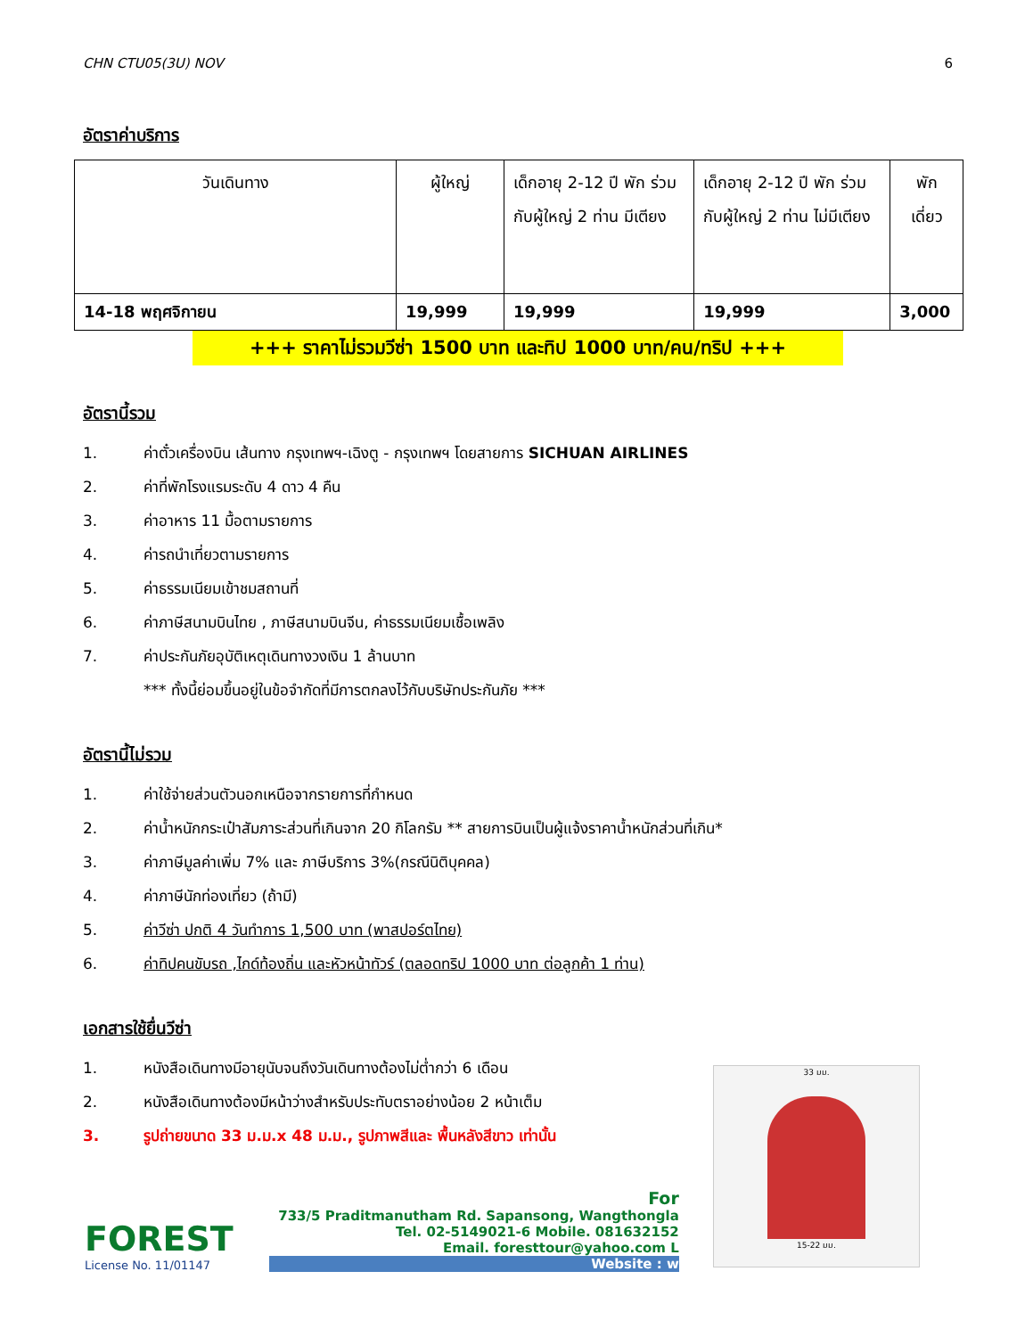CHN CTU05(3U) NOV 6
อัตราค่าบริการ
| วันเดินทาง | ผู้ใหญ่ | เด็กอายุ 2-12 ปี พัก ร่วมกับผู้ใหญ่ 2 ท่าน มีเตียง | เด็กอายุ 2-12 ปี พัก ร่วมกับผู้ใหญ่ 2 ท่าน ไม่มีเตียง | พัก เดี่ยว |
| --- | --- | --- | --- | --- |
| 14-18 พฤศจิกายน | 19,999 | 19,999 | 19,999 | 3,000 |
+++ ราคาไม่รวมวีซ่า 1500 บาท และทิป 1000 บาท/คน/ทริป +++
อัตรานี้รวม
1. ค่าตั๋วเครื่องบิน เส้นทาง กรุงเทพฯ-เฉิงตู - กรุงเทพฯ โดยสายการ SICHUAN AIRLINES
2. ค่าที่พักโรงแรมระดับ 4 ดาว 4 คืน
3. ค่าอาหาร 11 มื้อตามรายการ
4. ค่ารถนำเที่ยวตามรายการ
5. ค่าธรรมเนียมเข้าชมสถานที่
6. ค่าภาษีสนามบินไทย , ภาษีสนามบินจีน, ค่าธรรมเนียมเชื้อเพลิง
7. ค่าประกันภัยอุบัติเหตุเดินทางวงเงิน 1 ล้านบาท
*** ทั้งนี้ย่อมขึ้นอยู่ในข้อจำกัดที่มีการตกลงไว้กับบริษัทประกันภัย ***
อัตรานี้ไม่รวม
1. ค่าใช้จ่ายส่วนตัวนอกเหนือจากรายการที่กำหนด
2. ค่าน้ำหนักกระเป๋าสัมภาระส่วนที่เกินจาก 20 กิโลกรัม ** สายการบินเป็นผู้แจ้งราคาน้ำหนักส่วนที่เกิน*
3. ค่าภาษีมูลค่าเพิ่ม 7% และ ภาษีบริการ 3%(กรณีนิติบุคคล)
4. ค่าภาษีนักท่องเที่ยว (ถ้ามี)
5. ค่าวีซ่า ปกติ 4 วันทำการ 1,500 บาท (พาสปอร์ตไทย)
6. ค่าทิปคนขับรถ ,ไกด์ท้องถิ่น และหัวหน้าทัวร์ (ตลอดทริป 1000 บาท ต่อลูกค้า 1 ท่าน)
เอกสารใช้ยื่นวีซ่า
1. หนังสือเดินทางมีอายุนับจนถึงวันเดินทางต้องไม่ต่ำกว่า 6 เดือน
2. หนังสือเดินทางต้องมีหน้าว่างสำหรับประทับตราอย่างน้อย 2 หน้าเต็ม
3. รูปถ่ายขนาด 33 ม.ม.x 48 ม.ม., รูปภาพสีและ พื้นหลังสีขาว เท่านั้น
33 มม.
15-22 มม.
FOREST
License No. 11/01147
For
733/5 Praditmanutham Rd. Sapansong, Wangthongla
Tel. 02-5149021-6 Mobile. 081632152
Email. foresttour@yahoo.com L
Website : w